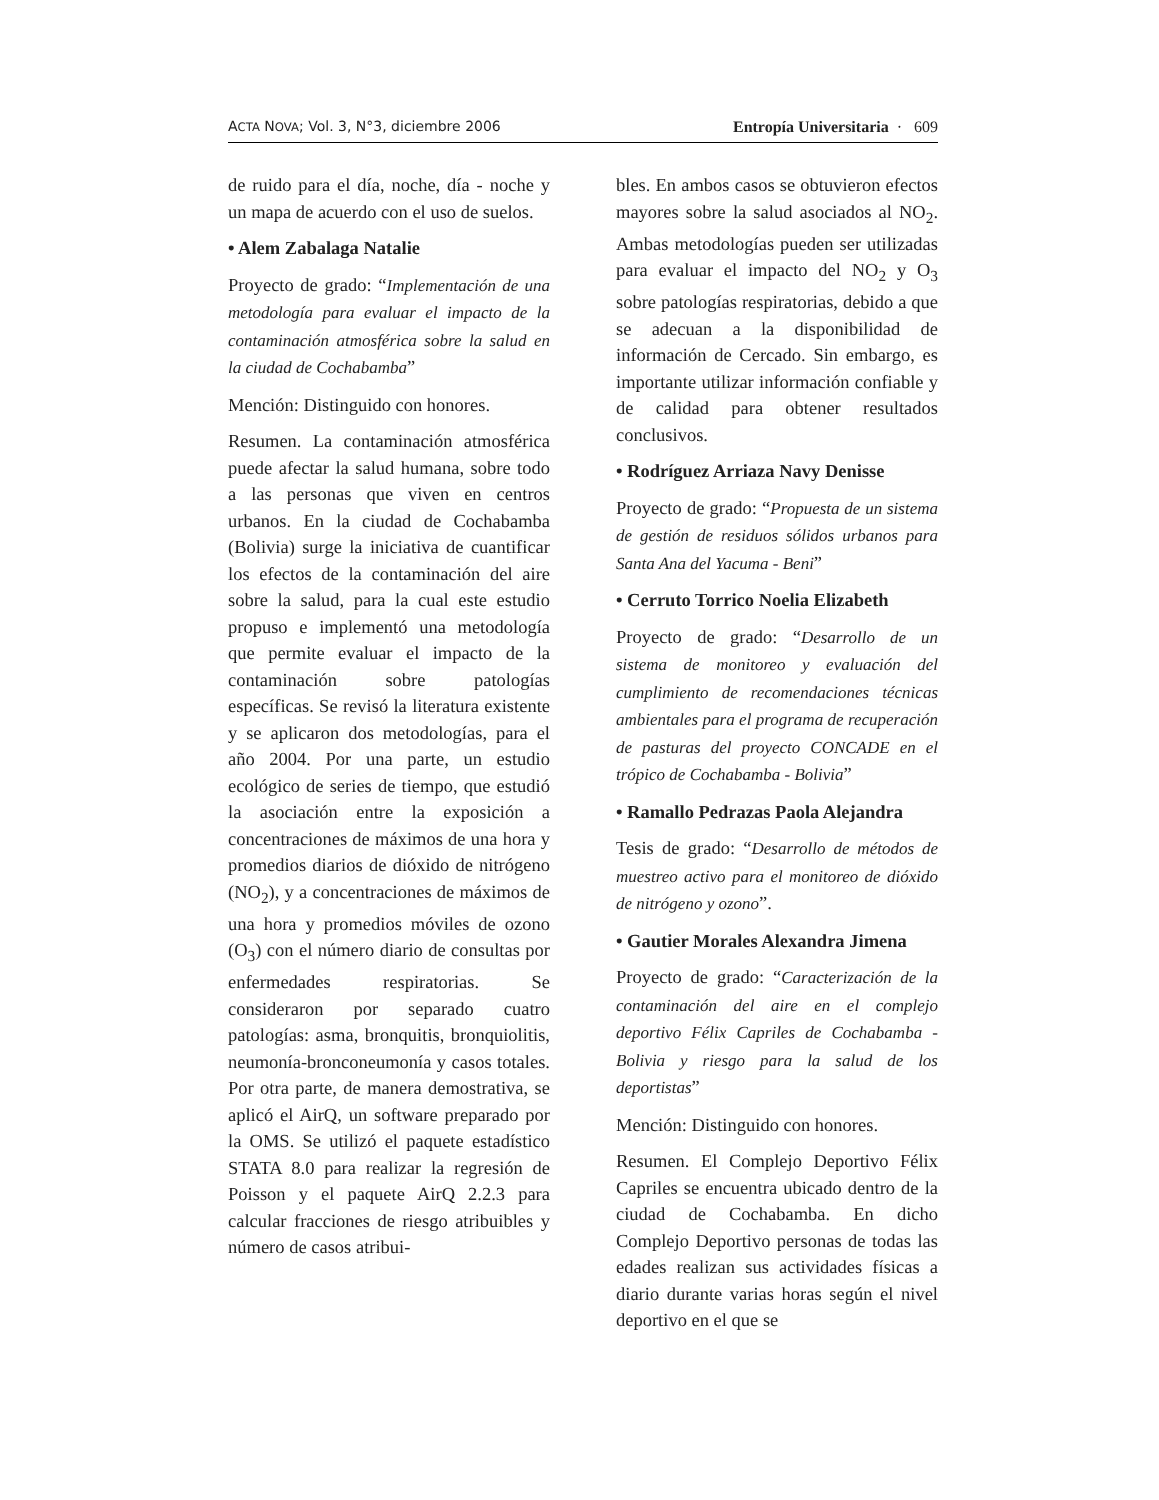ACTA NOVA; Vol. 3, N°3, diciembre 2006 Entropía Universitaria · 609
de ruido para el día, noche, día - noche y un mapa de acuerdo con el uso de suelos.
• Alem Zabalaga Natalie
Proyecto de grado: “Implementación de una metodología para evaluar el impacto de la contaminación atmosférica sobre la salud en la ciudad de Cochabamba”
Mención: Distinguido con honores.
Resumen. La contaminación atmosférica puede afectar la salud humana, sobre todo a las personas que viven en centros urbanos. En la ciudad de Cochabamba (Bolivia) surge la iniciativa de cuantificar los efectos de la contaminación del aire sobre la salud, para la cual este estudio propuso e implementó una metodología que permite evaluar el impacto de la contaminación sobre patologías específicas. Se revisó la literatura existente y se aplicaron dos metodologías, para el año 2004. Por una parte, un estudio ecológico de series de tiempo, que estudió la asociación entre la exposición a concentraciones de máximos de una hora y promedios diarios de dióxido de nitrógeno (NO<sub>2</sub>), y a concentraciones de máximos de una hora y promedios móviles de ozono (O<sub>3</sub>) con el número diario de consultas por enfermedades respiratorias. Se consideraron por separado cuatro patologías: asma, bronquitis, bronquiolitis, neumonía-bronconeumonía y casos totales. Por otra parte, de manera demostrativa, se aplicó el AirQ, un software preparado por la OMS. Se utilizó el paquete estadístico STATA 8.0 para realizar la regresión de Poisson y el paquete AirQ 2.2.3 para calcular fracciones de riesgo atribuibles y número de casos atribui-
bles. En ambos casos se obtuvieron efectos mayores sobre la salud asociados al NO<sub>2</sub>. Ambas metodologías pueden ser utilizadas para evaluar el impacto del NO<sub>2</sub> y O<sub>3</sub> sobre patologías respiratorias, debido a que se adecuan a la disponibilidad de información de Cercado. Sin embargo, es importante utilizar información confiable y de calidad para obtener resultados conclusivos.
• Rodríguez Arriaza Navy Denisse
Proyecto de grado: “Propuesta de un sistema de gestión de residuos sólidos urbanos para Santa Ana del Yacuma - Beni”
• Cerruto Torrico Noelia Elizabeth
Proyecto de grado: “Desarrollo de un sistema de monitoreo y evaluación del cumplimiento de recomendaciones técnicas ambientales para el programa de recuperación de pasturas del proyecto CONCADE en el trópico de Cochabamba - Bolivia”
• Ramallo Pedrazas Paola Alejandra
Tesis de grado: “Desarrollo de métodos de muestreo activo para el monitoreo de dióxido de nitrógeno y ozono”.
• Gautier Morales Alexandra Jimena
Proyecto de grado: “Caracterización de la contaminación del aire en el complejo deportivo Félix Capriles de Cochabamba - Bolivia y riesgo para la salud de los deportistas”
Mención: Distinguido con honores.
Resumen. El Complejo Deportivo Félix Capriles se encuentra ubicado dentro de la ciudad de Cochabamba. En dicho Complejo Deportivo personas de todas las edades realizan sus actividades físicas a diario durante varias horas según el nivel deportivo en el que se